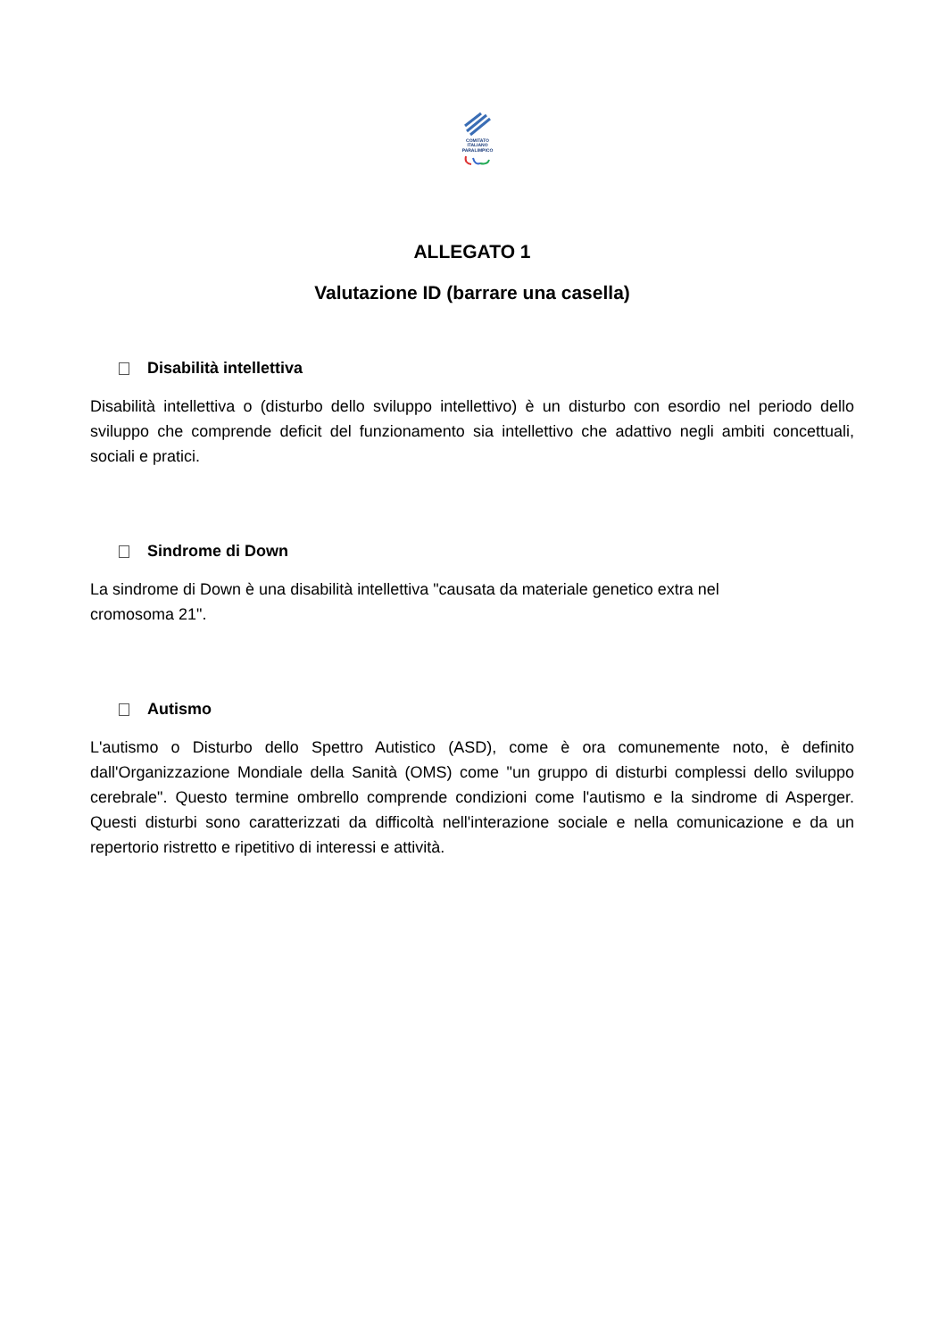COMITATO
ITALIANO
PARALIMPICO
ALLEGATO 1
Valutazione ID (barrare una casella)
Disabilità intellettiva
Disabilità intellettiva o (disturbo dello sviluppo intellettivo) è un disturbo con esordio nel periodo dello sviluppo che comprende deficit del funzionamento sia intellettivo che adattivo negli ambiti concettuali, sociali e pratici.
Sindrome di Down
La sindrome di Down è una disabilità intellettiva "causata da materiale genetico extra nel
cromosoma 21".
Autismo
L'autismo o Disturbo dello Spettro Autistico (ASD), come è ora comunemente noto, è definito dall'Organizzazione Mondiale della Sanità (OMS) come "un gruppo di disturbi complessi dello sviluppo cerebrale". Questo termine ombrello comprende condizioni come l'autismo e la sindrome di Asperger. Questi disturbi sono caratterizzati da difficoltà nell'interazione sociale e nella comunicazione e da un repertorio ristretto e ripetitivo di interessi e attività.